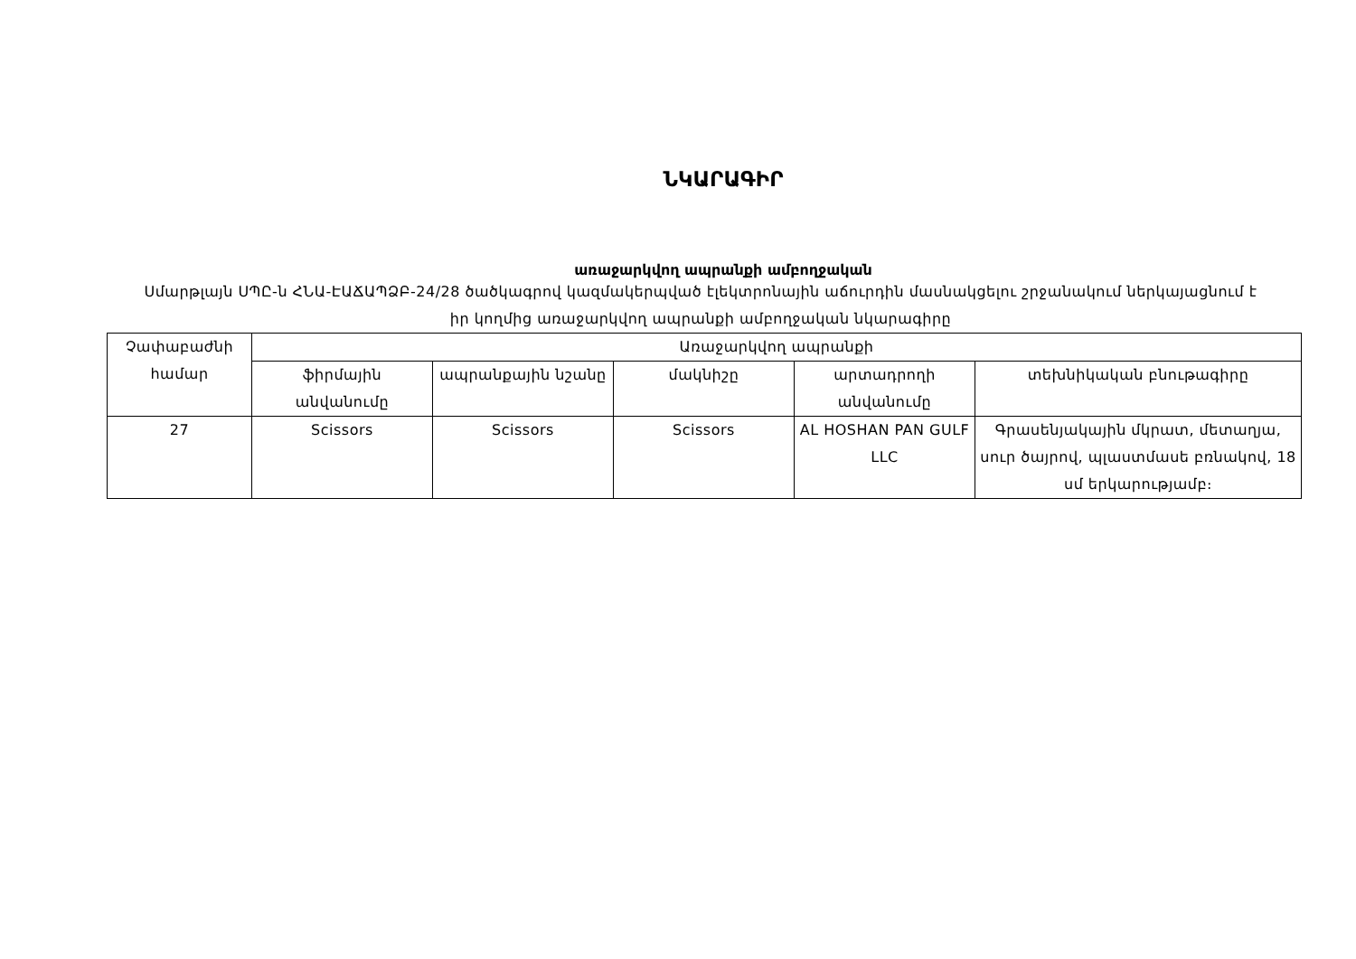ՆԿԱՐԱԳԻՐ
առաջարկվող ապրանքի ամբողջական
Սմարթլայն ՍՊԸ-ն ՀՆԱ-ԷԱՃԱՊՁԲ-24/28 ծածկագրով կազմակերպված էլեկտրոնային աճուրդին մասնակցելու շրջանակում ներկայացնում է իր կողմից առաջարկվող ապրանքի ամբողջական նկարագիրը
| Չափաբաժնի համար | Առաջարկվող ապրանքի | | | | |
| | ֆիրմային անվանումը | ապրանքային նշանը | մակնիշը | արտադրողի անվանումը | տեխնիկական բնութագիրը |
| 27 | Scissors | Scissors | Scissors | AL HOSHAN PAN GULF LLC | Գրասենյակային մկրատ, մետաղյա, սուր ծայրով, պլաստմասե բռնակով, 18 սմ երկարությամբ։ |